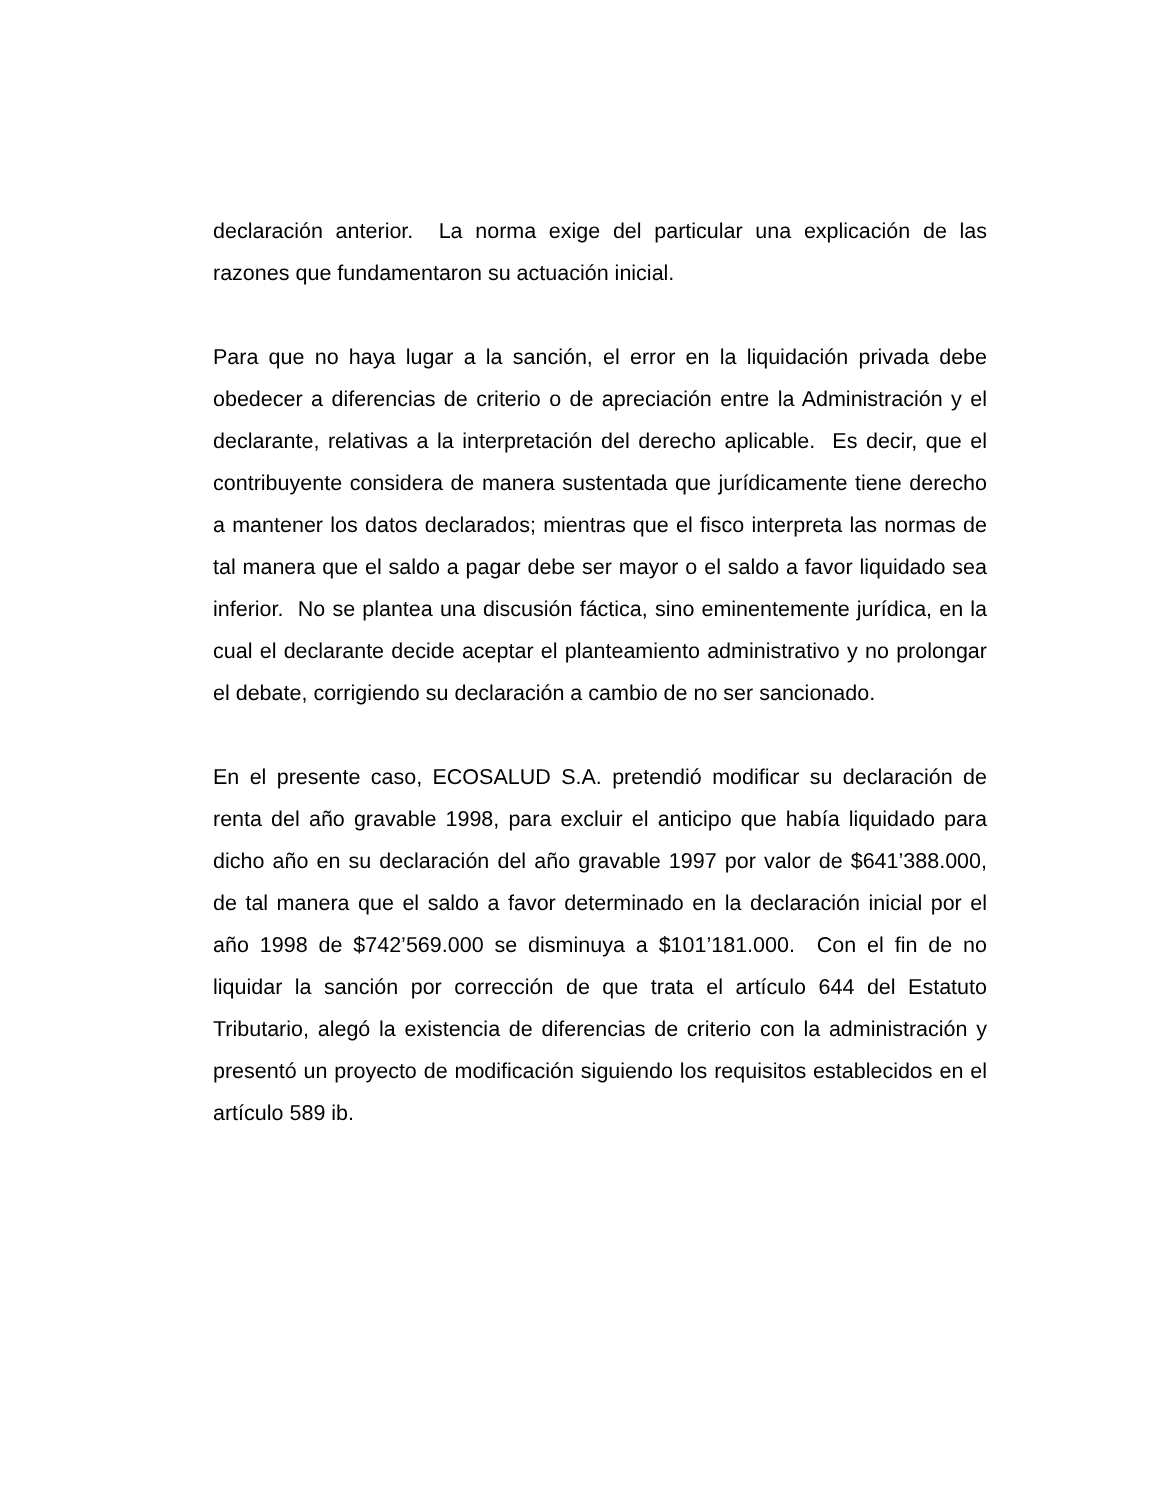declaración anterior. La norma exige del particular una explicación de las razones que fundamentaron su actuación inicial.
Para que no haya lugar a la sanción, el error en la liquidación privada debe obedecer a diferencias de criterio o de apreciación entre la Administración y el declarante, relativas a la interpretación del derecho aplicable. Es decir, que el contribuyente considera de manera sustentada que jurídicamente tiene derecho a mantener los datos declarados; mientras que el fisco interpreta las normas de tal manera que el saldo a pagar debe ser mayor o el saldo a favor liquidado sea inferior. No se plantea una discusión fáctica, sino eminentemente jurídica, en la cual el declarante decide aceptar el planteamiento administrativo y no prolongar el debate, corrigiendo su declaración a cambio de no ser sancionado.
En el presente caso, ECOSALUD S.A. pretendió modificar su declaración de renta del año gravable 1998, para excluir el anticipo que había liquidado para dicho año en su declaración del año gravable 1997 por valor de $641’388.000, de tal manera que el saldo a favor determinado en la declaración inicial por el año 1998 de $742’569.000 se disminuya a $101’181.000. Con el fin de no liquidar la sanción por corrección de que trata el artículo 644 del Estatuto Tributario, alegó la existencia de diferencias de criterio con la administración y presentó un proyecto de modificación siguiendo los requisitos establecidos en el artículo 589 ib.